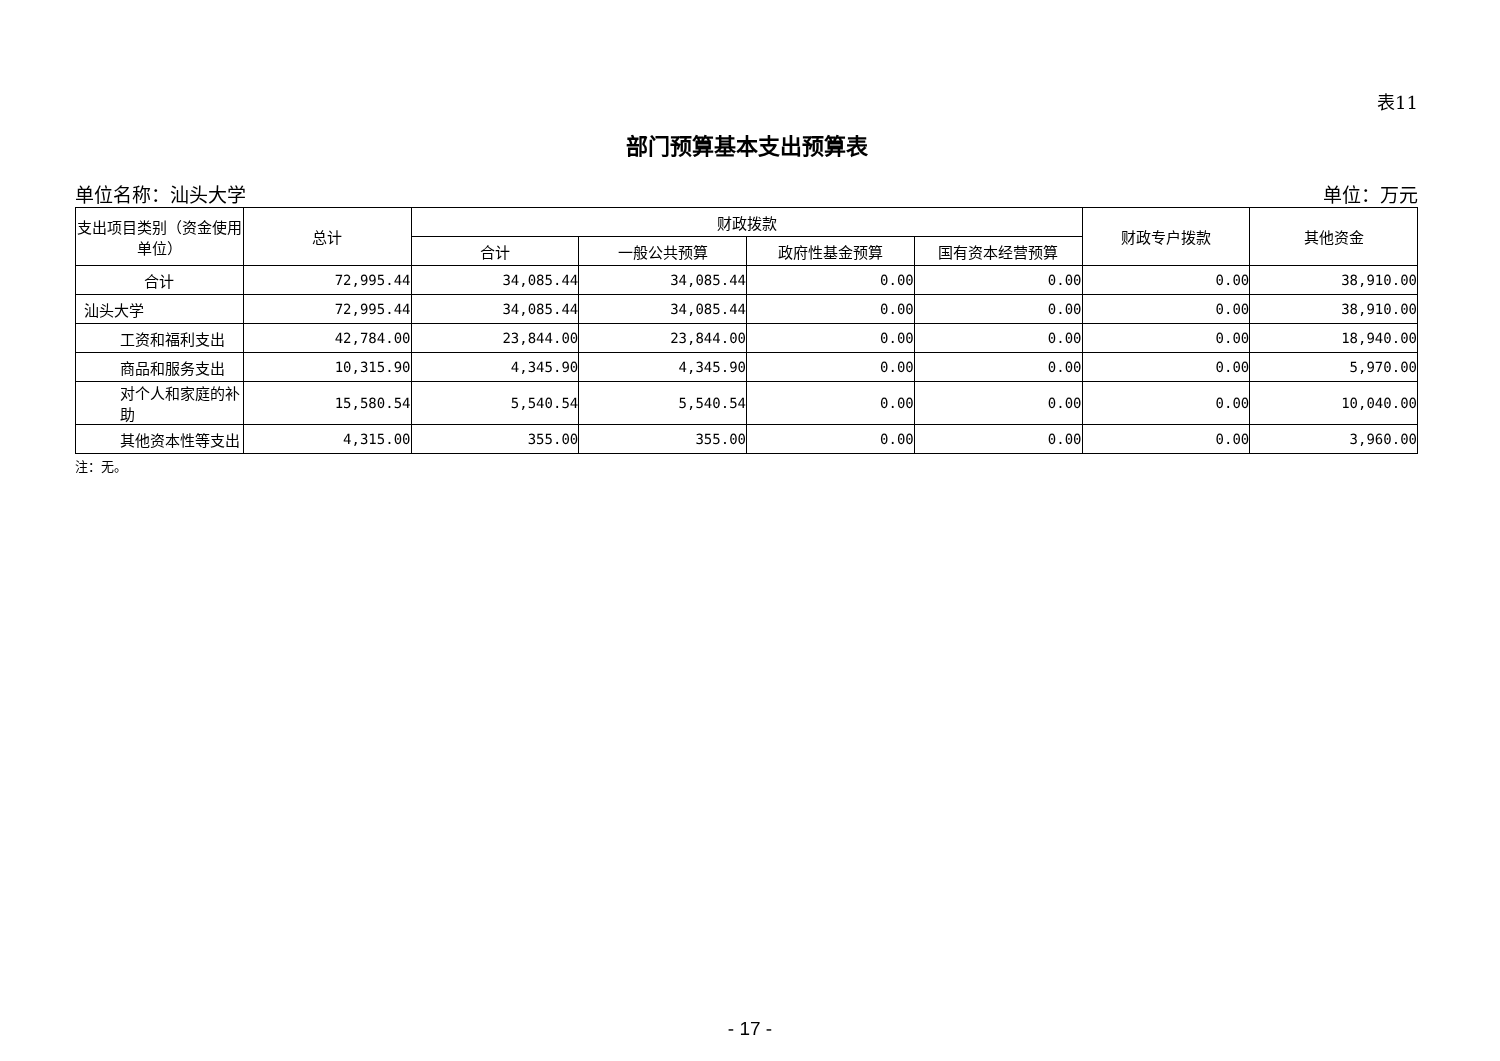表11
部门预算基本支出预算表
单位名称：汕头大学 单位：万元
| 支出项目类别（资金使用单位） | 总计 | 财政拨款 | | | | 财政专户拨款 | 其他资金 |
| --- | --- | --- | --- | --- | --- | --- | --- |
| | | 合计 | 一般公共预算 | 政府性基金预算 | 国有资本经营预算 | | |
| 合计 | 72,995.44 | 34,085.44 | 34,085.44 | 0.00 | 0.00 | 0.00 | 38,910.00 |
| 汕头大学 | 72,995.44 | 34,085.44 | 34,085.44 | 0.00 | 0.00 | 0.00 | 38,910.00 |
| 工资和福利支出 | 42,784.00 | 23,844.00 | 23,844.00 | 0.00 | 0.00 | 0.00 | 18,940.00 |
| 商品和服务支出 | 10,315.90 | 4,345.90 | 4,345.90 | 0.00 | 0.00 | 0.00 | 5,970.00 |
| 对个人和家庭的补助 | 15,580.54 | 5,540.54 | 5,540.54 | 0.00 | 0.00 | 0.00 | 10,040.00 |
| 其他资本性等支出 | 4,315.00 | 355.00 | 355.00 | 0.00 | 0.00 | 0.00 | 3,960.00 |
注：无。
- 17 -